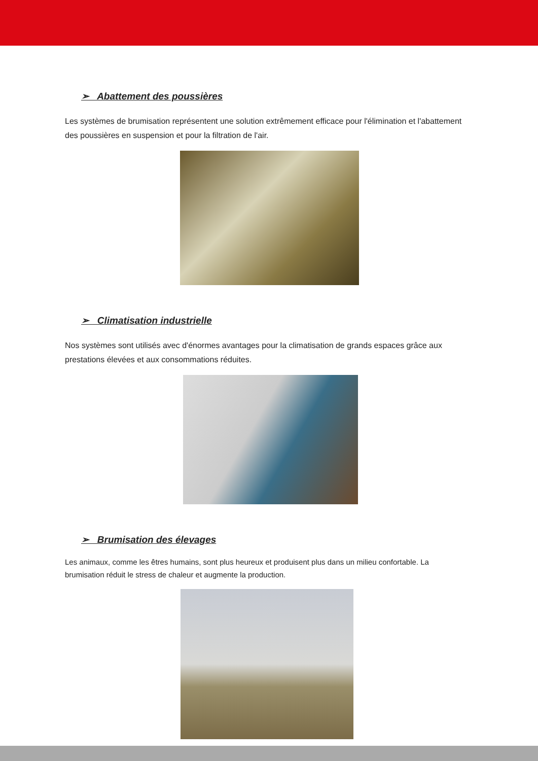➢ Abattement des poussières
Les systèmes de brumisation représentent une solution extrêmement efficace pour l'élimination et l'abattement des poussières en suspension et pour la filtration de l'air.
➢ Climatisation industrielle
Nos systèmes sont utilisés avec d'énormes avantages pour la climatisation de grands espaces grâce aux prestations élevées et aux consommations réduites.
➢ Brumisation des élevages
Les animaux, comme les êtres humains, sont plus heureux et produisent plus dans un milieu confortable. La brumisation réduit le stress de chaleur et augmente la production.